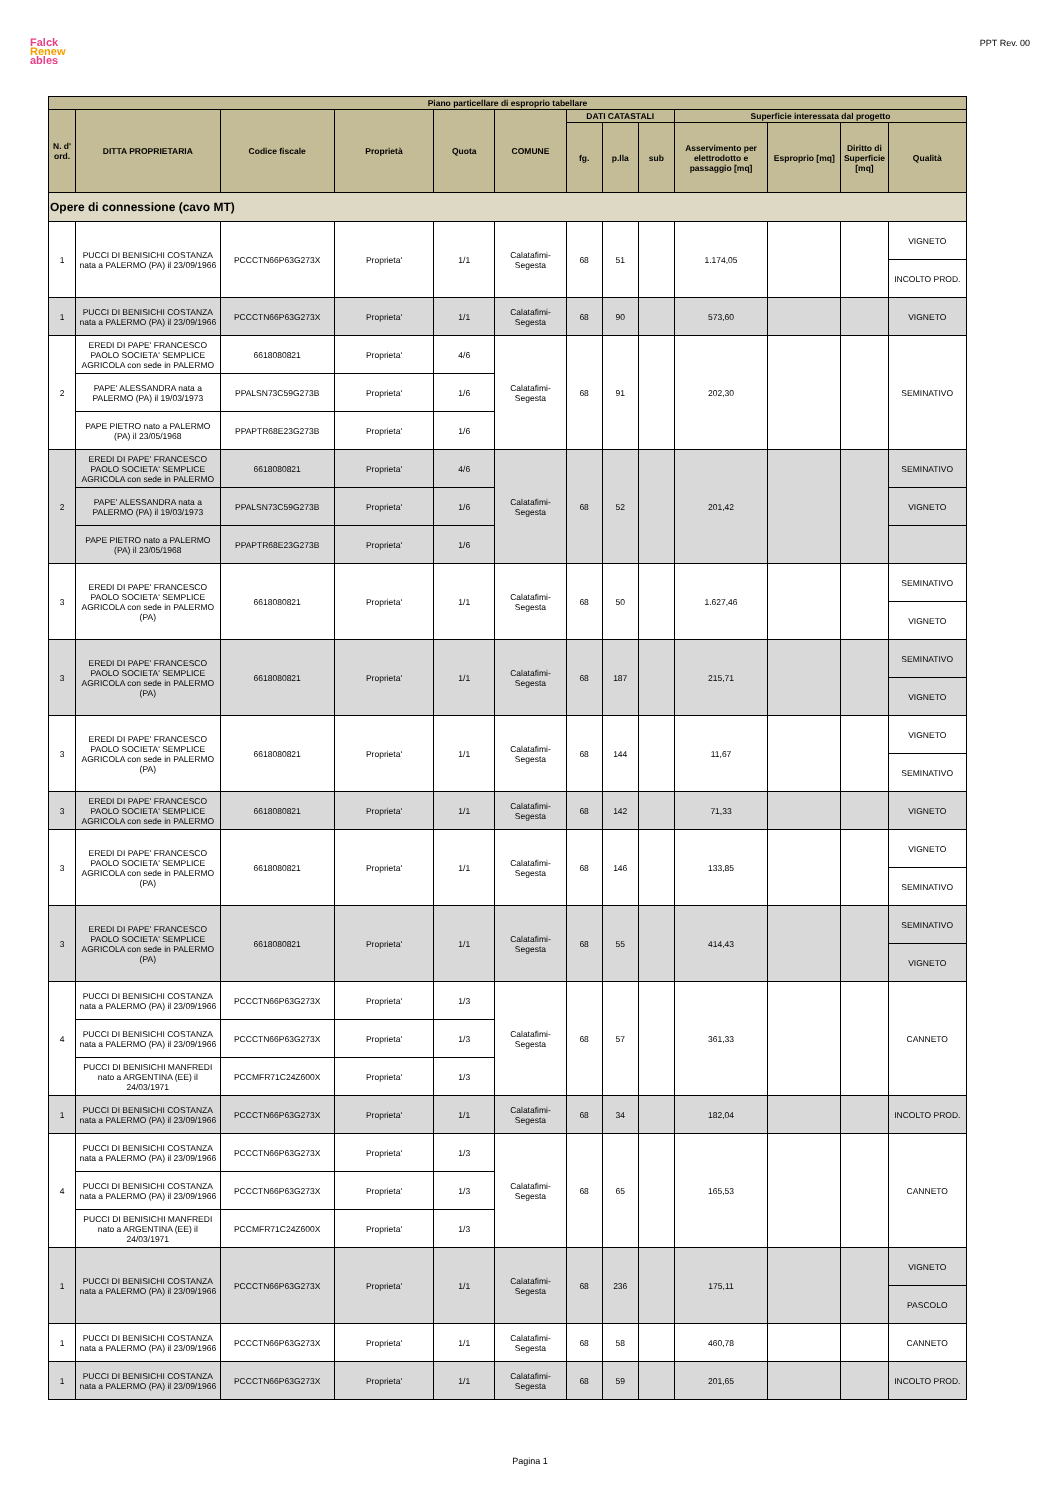Falck
Renew
ables
PPT Rev. 00
| Piano particellare di esproprio tabellare | | | | | | | | | | | | |
| --- | --- | --- | --- | --- | --- | --- | --- | --- | --- | --- | --- | --- |
| N. d' ord. | DITTA PROPRIETARIA | Codice fiscale | Proprietà | Quota | COMUNE | DATI CATASTALI | | | Superficie interessata dal progetto | | | |
| | | | | | | fg. | p.lla | sub | Asservimento per elettrodotto e passaggio [mq] | Esproprio [mq] | Diritto di Superficie [mq] | Qualità |
| Opere di connessione (cavo MT) | | | | | | | | | | | | |
| 1 | PUCCI DI BENISICHI COSTANZA nata a PALERMO (PA) il 23/09/1966 | PCCCTN66P63G273X | Proprieta' | 1/1 | Calatafimi-Segesta | 68 | 51 | | 1.174,05 | | | VIGNETO |
| | | | | | | | | | | | | INCOLTO PROD. |
| 1 | PUCCI DI BENISICHI COSTANZA nata a PALERMO (PA) il 23/09/1966 | PCCCTN66P63G273X | Proprieta' | 1/1 | Calatafimi-Segesta | 68 | 90 | | 573,60 | | | VIGNETO |
| 2 | EREDI DI PAPE' FRANCESCO PAOLO SOCIETA' SEMPLICE AGRICOLA con sede in PALERMO | 6618080821 | Proprieta' | 4/6 | Calatafimi-Segesta | 68 | 91 | | 202,30 | | | SEMINATIVO |
| | PAPE' ALESSANDRA nata a PALERMO (PA) il 19/03/1973 | PPALSN73C59G273B | Proprieta' | 1/6 | | | | | | | | |
| | PAPE PIETRO nato a PALERMO (PA) il 23/05/1968 | PPAPTR68E23G273B | Proprieta' | 1/6 | | | | | | | | |
| 2 | EREDI DI PAPE' FRANCESCO PAOLO SOCIETA' SEMPLICE AGRICOLA con sede in PALERMO | 6618080821 | Proprieta' | 4/6 | Calatafimi-Segesta | 68 | 52 | | 201,42 | | | SEMINATIVO |
| | PAPE' ALESSANDRA nata a PALERMO (PA) il 19/03/1973 | PPALSN73C59G273B | Proprieta' | 1/6 | | | | | | | | VIGNETO |
| | PAPE PIETRO nato a PALERMO (PA) il 23/05/1968 | PPAPTR68E23G273B | Proprieta' | 1/6 | | | | | | | | |
| 3 | EREDI DI PAPE' FRANCESCO PAOLO SOCIETA' SEMPLICE AGRICOLA con sede in PALERMO (PA) | 6618080821 | Proprieta' | 1/1 | Calatafimi-Segesta | 68 | 50 | | 1.627,46 | | | SEMINATIVO |
| | | | | | | | | | | | | VIGNETO |
| 3 | EREDI DI PAPE' FRANCESCO PAOLO SOCIETA' SEMPLICE AGRICOLA con sede in PALERMO (PA) | 6618080821 | Proprieta' | 1/1 | Calatafimi-Segesta | 68 | 187 | | 215,71 | | | SEMINATIVO |
| | | | | | | | | | | | | VIGNETO |
| 3 | EREDI DI PAPE' FRANCESCO PAOLO SOCIETA' SEMPLICE AGRICOLA con sede in PALERMO (PA) | 6618080821 | Proprieta' | 1/1 | Calatafimi-Segesta | 68 | 144 | | 11,67 | | | VIGNETO |
| | | | | | | | | | | | | SEMINATIVO |
| 3 | EREDI DI PAPE' FRANCESCO PAOLO SOCIETA' SEMPLICE AGRICOLA con sede in PALERMO | 6618080821 | Proprieta' | 1/1 | Calatafimi-Segesta | 68 | 142 | | 71,33 | | | VIGNETO |
| 3 | EREDI DI PAPE' FRANCESCO PAOLO SOCIETA' SEMPLICE AGRICOLA con sede in PALERMO (PA) | 6618080821 | Proprieta' | 1/1 | Calatafimi-Segesta | 68 | 146 | | 133,85 | | | VIGNETO |
| | | | | | | | | | | | | SEMINATIVO |
| 3 | EREDI DI PAPE' FRANCESCO PAOLO SOCIETA' SEMPLICE AGRICOLA con sede in PALERMO (PA) | 6618080821 | Proprieta' | 1/1 | Calatafimi-Segesta | 68 | 55 | | 414,43 | | | SEMINATIVO |
| | | | | | | | | | | | | VIGNETO |
| 4 | PUCCI DI BENISICHI COSTANZA nata a PALERMO (PA) il 23/09/1966 | PCCCTN66P63G273X | Proprieta' | 1/3 | Calatafimi-Segesta | 68 | 57 | | 361,33 | | | CANNETO |
| | PUCCI DI BENISICHI COSTANZA nata a PALERMO (PA) il 23/09/1966 | PCCCTN66P63G273X | Proprieta' | 1/3 | | | | | | | | |
| | PUCCI DI BENISICHI MANFREDI nato a ARGENTINA (EE) il 24/03/1971 | PCCMFR71C24Z600X | Proprieta' | 1/3 | | | | | | | | |
| 1 | PUCCI DI BENISICHI COSTANZA nata a PALERMO (PA) il 23/09/1966 | PCCCTN66P63G273X | Proprieta' | 1/1 | Calatafimi-Segesta | 68 | 34 | | 182,04 | | | INCOLTO PROD. |
| 4 | PUCCI DI BENISICHI COSTANZA nata a PALERMO (PA) il 23/09/1966 | PCCCTN66P63G273X | Proprieta' | 1/3 | Calatafimi-Segesta | 68 | 65 | | 165,53 | | | CANNETO |
| | PUCCI DI BENISICHI COSTANZA nata a PALERMO (PA) il 23/09/1966 | PCCCTN66P63G273X | Proprieta' | 1/3 | | | | | | | | |
| | PUCCI DI BENISICHI MANFREDI nato a ARGENTINA (EE) il 24/03/1971 | PCCMFR71C24Z600X | Proprieta' | 1/3 | | | | | | | | |
| 1 | PUCCI DI BENISICHI COSTANZA nata a PALERMO (PA) il 23/09/1966 | PCCCTN66P63G273X | Proprieta' | 1/1 | Calatafimi-Segesta | 68 | 236 | | 175,11 | | | VIGNETO |
| | | | | | | | | | | | | PASCOLO |
| 1 | PUCCI DI BENISICHI COSTANZA nata a PALERMO (PA) il 23/09/1966 | PCCCTN66P63G273X | Proprieta' | 1/1 | Calatafimi-Segesta | 68 | 58 | | 460,78 | | | CANNETO |
| 1 | PUCCI DI BENISICHI COSTANZA nata a PALERMO (PA) il 23/09/1966 | PCCCTN66P63G273X | Proprieta' | 1/1 | Calatafimi-Segesta | 68 | 59 | | 201,65 | | | INCOLTO PROD. |
Pagina 1